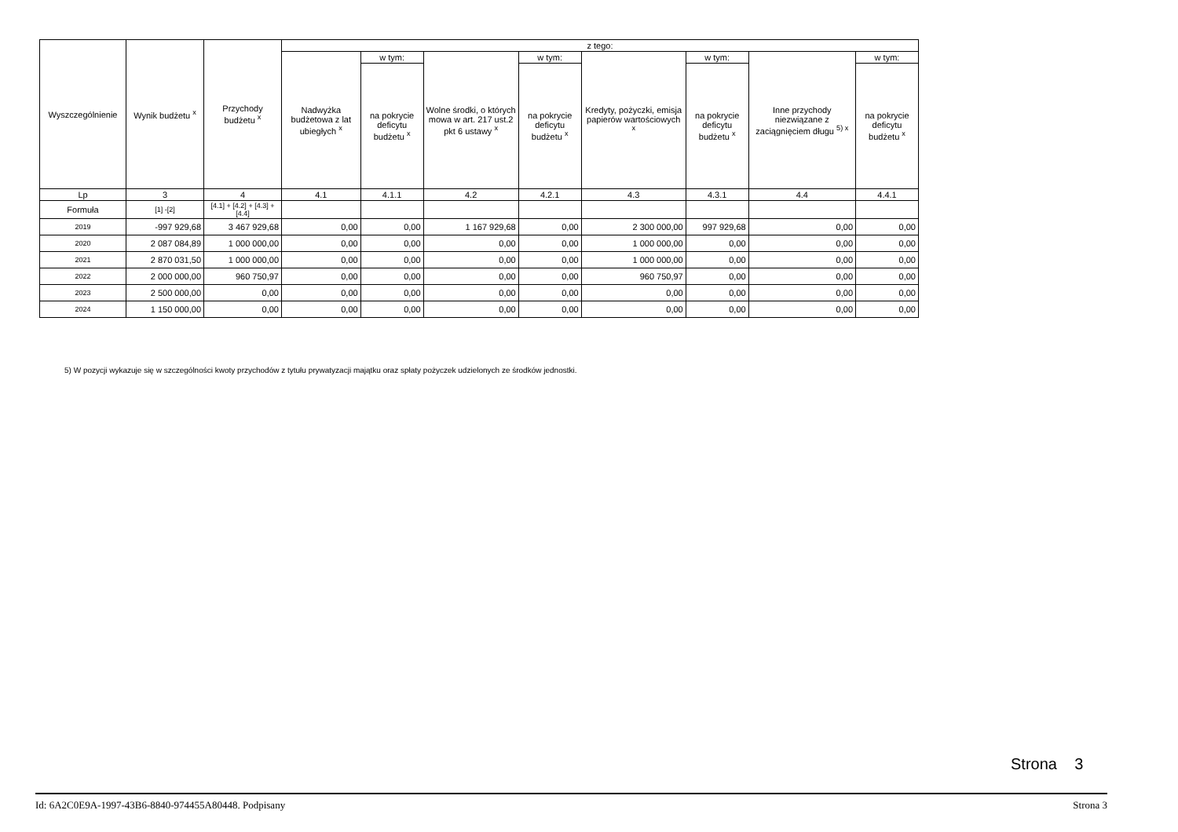| Wyszczególnienie | Wynik budżetu <sup>x</sup> | Przychody budżetu <sup>x</sup> | z tego: | | | | | | | |
| --- | --- | --- | --- | --- | --- | --- | --- | --- | --- | --- |
| | | | Nadwyżka budżetowa z lat ubiegłych <sup>x</sup> | w tym: | Wolne środki, o których mowa w art. 217 ust.2 pkt 6 ustawy <sup>x</sup> | w tym: | Kredyty, pożyczki, emisja papierów wartościowych <sup>x</sup> | w tym: | Inne przychody niezwiązane z zaciągnięciem długu <sup>5) x</sup> | w tym: |
| | | | | na pokrycie deficytu budżetu <sup>x</sup> | | na pokrycie deficytu budżetu <sup>x</sup> | | na pokrycie deficytu budżetu <sup>x</sup> | | na pokrycie deficytu budżetu <sup>x</sup> |
| Lp | 3 | 4 | 4.1 | 4.1.1 | 4.2 | 4.2.1 | 4.3 | 4.3.1 | 4.4 | 4.4.1 |
| Formuła | [1] -[2] | [4.1] + [4.2] + [4.3] + [4.4] | | | | | | | | |
| 2019 | -997 929,68 | 3 467 929,68 | 0,00 | 0,00 | 1 167 929,68 | 0,00 | 2 300 000,00 | 997 929,68 | 0,00 | 0,00 |
| 2020 | 2 087 084,89 | 1 000 000,00 | 0,00 | 0,00 | 0,00 | 0,00 | 1 000 000,00 | 0,00 | 0,00 | 0,00 |
| 2021 | 2 870 031,50 | 1 000 000,00 | 0,00 | 0,00 | 0,00 | 0,00 | 1 000 000,00 | 0,00 | 0,00 | 0,00 |
| 2022 | 2 000 000,00 | 960 750,97 | 0,00 | 0,00 | 0,00 | 0,00 | 960 750,97 | 0,00 | 0,00 | 0,00 |
| 2023 | 2 500 000,00 | 0,00 | 0,00 | 0,00 | 0,00 | 0,00 | 0,00 | 0,00 | 0,00 | 0,00 |
| 2024 | 1 150 000,00 | 0,00 | 0,00 | 0,00 | 0,00 | 0,00 | 0,00 | 0,00 | 0,00 | 0,00 |
5) W pozycji wykazuje się w szczególności kwoty przychodów z tytułu prywatyzacji majątku oraz spłaty pożyczek udzielonych ze środków jednostki.
Strona 3
Id: 6A2C0E9A-1997-43B6-8840-974455A80448. Podpisany Strona 3